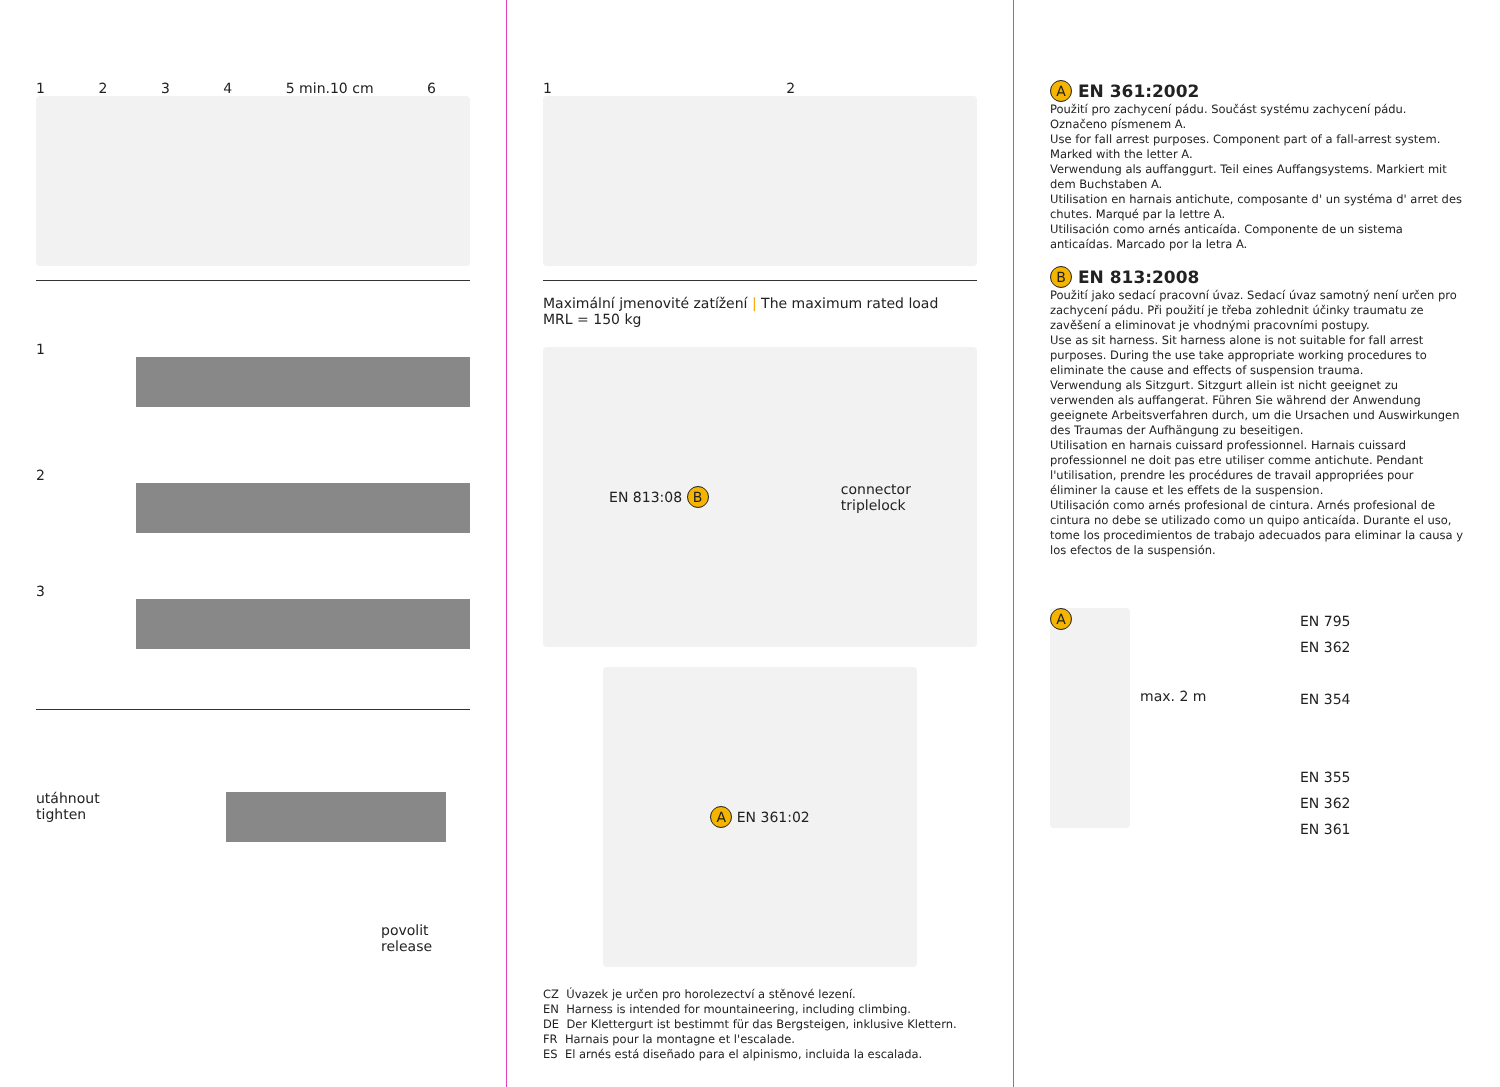1 2 3 4 5 min.10 cm 6
1
2
3
utáhnout
tighten
povolit
release
1 2
Maximální jmenovité zatížení | The maximum rated load
MRL = 150 kg
EN 813:08 B connector
triplelock
A EN 361:02
CZ Úvazek je určen pro horolezectví a stěnové lezení.
EN Harness is intended for mountaineering, including climbing.
DE Der Klettergurt ist bestimmt für das Bergsteigen, inklusive Klettern.
FR Harnais pour la montagne et l'escalade.
ES El arnés está diseñado para el alpinismo, incluida la escalada.
A EN 361:2002
Použití pro zachycení pádu. Součást systému zachycení pádu. Označeno písmenem A.
Use for fall arrest purposes. Component part of a fall-arrest system. Marked with the letter A.
Verwendung als auffanggurt. Teil eines Auffangsystems. Markiert mit dem Buchstaben A.
Utilisation en harnais antichute, composante d' un systéma d' arret des chutes. Marqué par la lettre A.
Utilisación como arnés anticaída. Componente de un sistema anticaídas. Marcado por la letra A.
B EN 813:2008
Použití jako sedací pracovní úvaz. Sedací úvaz samotný není určen pro zachycení pádu. Při použití je třeba zohlednit účinky traumatu ze zavěšení a eliminovat je vhodnými pracovními postupy.
Use as sit harness. Sit harness alone is not suitable for fall arrest purposes. During the use take appropriate working procedures to eliminate the cause and effects of suspension trauma.
Verwendung als Sitzgurt. Sitzgurt allein ist nicht geeignet zu verwenden als auffangerat. Führen Sie während der Anwendung geeignete Arbeitsverfahren durch, um die Ursachen und Auswirkungen des Traumas der Aufhängung zu beseitigen.
Utilisation en harnais cuissard professionnel. Harnais cuissard professionnel ne doit pas etre utiliser comme antichute. Pendant l'utilisation, prendre les procédures de travail appropriées pour éliminer la cause et les effets de la suspension.
Utilisación como arnés profesional de cintura. Arnés profesional de cintura no debe se utilizado como un quipo anticaída. Durante el uso, tome los procedimientos de trabajo adecuados para eliminar la causa y los efectos de la suspensión.
A
max. 2 m
EN 795
EN 362
EN 354
EN 355
EN 362
EN 361